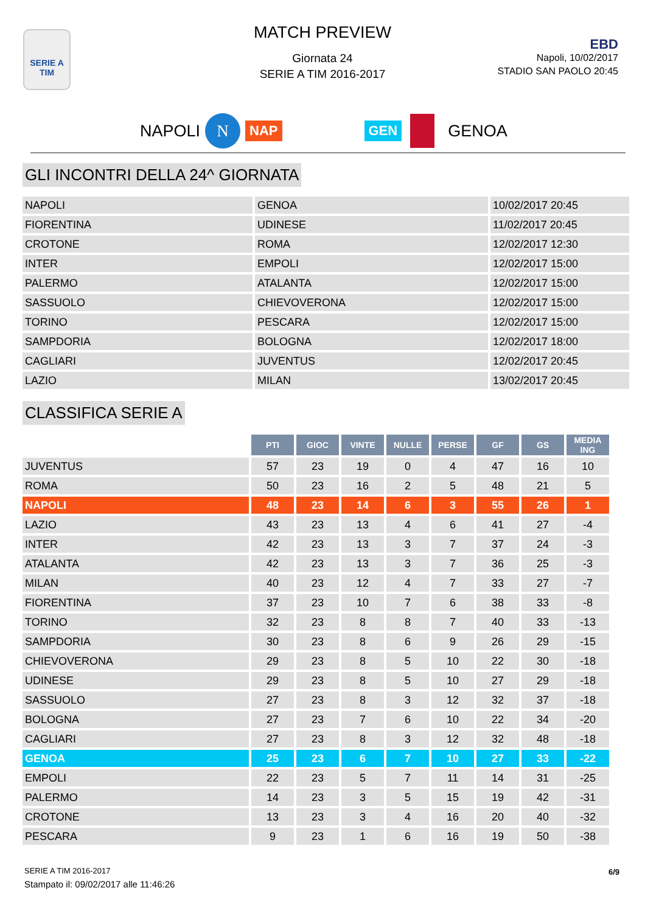SERIE A
TIM
MATCH PREVIEW
Giornata 24
SERIE A TIM 2016-2017
EBD
Napoli, 10/02/2017
STADIO SAN PAOLO 20:45
NAPOLI N NAP GEN GENOA
GLI INCONTRI DELLA 24^ GIORNATA
| NAPOLI | GENOA | 10/02/2017 20:45 |
| FIORENTINA | UDINESE | 11/02/2017 20:45 |
| CROTONE | ROMA | 12/02/2017 12:30 |
| INTER | EMPOLI | 12/02/2017 15:00 |
| PALERMO | ATALANTA | 12/02/2017 15:00 |
| SASSUOLO | CHIEVOVERONA | 12/02/2017 15:00 |
| TORINO | PESCARA | 12/02/2017 15:00 |
| SAMPDORIA | BOLOGNA | 12/02/2017 18:00 |
| CAGLIARI | JUVENTUS | 12/02/2017 20:45 |
| LAZIO | MILAN | 13/02/2017 20:45 |
CLASSIFICA SERIE A
| | PTI | GIOC | VINTE | NULLE | PERSE | GF | GS | MEDIA ING |
| --- | --- | --- | --- | --- | --- | --- | --- | --- |
| JUVENTUS | 57 | 23 | 19 | 0 | 4 | 47 | 16 | 10 |
| ROMA | 50 | 23 | 16 | 2 | 5 | 48 | 21 | 5 |
| NAPOLI | 48 | 23 | 14 | 6 | 3 | 55 | 26 | 1 |
| LAZIO | 43 | 23 | 13 | 4 | 6 | 41 | 27 | -4 |
| INTER | 42 | 23 | 13 | 3 | 7 | 37 | 24 | -3 |
| ATALANTA | 42 | 23 | 13 | 3 | 7 | 36 | 25 | -3 |
| MILAN | 40 | 23 | 12 | 4 | 7 | 33 | 27 | -7 |
| FIORENTINA | 37 | 23 | 10 | 7 | 6 | 38 | 33 | -8 |
| TORINO | 32 | 23 | 8 | 8 | 7 | 40 | 33 | -13 |
| SAMPDORIA | 30 | 23 | 8 | 6 | 9 | 26 | 29 | -15 |
| CHIEVOVERONA | 29 | 23 | 8 | 5 | 10 | 22 | 30 | -18 |
| UDINESE | 29 | 23 | 8 | 5 | 10 | 27 | 29 | -18 |
| SASSUOLO | 27 | 23 | 8 | 3 | 12 | 32 | 37 | -18 |
| BOLOGNA | 27 | 23 | 7 | 6 | 10 | 22 | 34 | -20 |
| CAGLIARI | 27 | 23 | 8 | 3 | 12 | 32 | 48 | -18 |
| GENOA | 25 | 23 | 6 | 7 | 10 | 27 | 33 | -22 |
| EMPOLI | 22 | 23 | 5 | 7 | 11 | 14 | 31 | -25 |
| PALERMO | 14 | 23 | 3 | 5 | 15 | 19 | 42 | -31 |
| CROTONE | 13 | 23 | 3 | 4 | 16 | 20 | 40 | -32 |
| PESCARA | 9 | 23 | 1 | 6 | 16 | 19 | 50 | -38 |
SERIE A TIM 2016-2017
Stampato il: 09/02/2017 alle 11:46:26
6/9